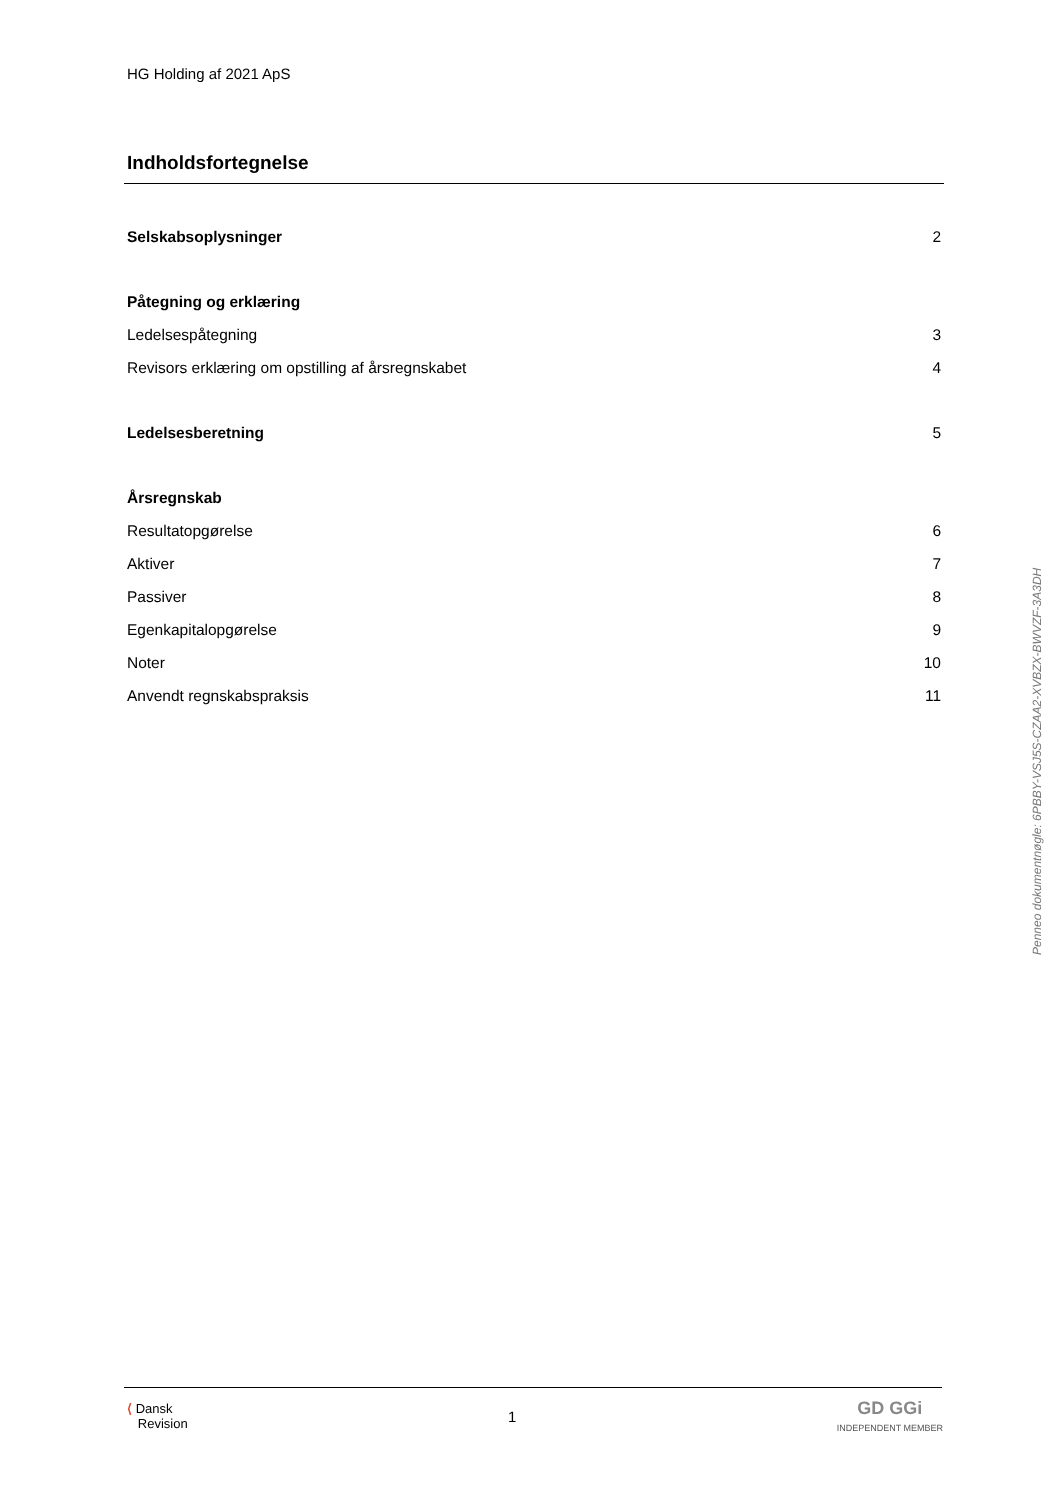HG Holding af 2021 ApS
Indholdsfortegnelse
Selskabsoplysninger 2
Påtegning og erklæring
Ledelsespåtegning 3
Revisors erklæring om opstilling af årsregnskabet 4
Ledelsesberetning 5
Årsregnskab
Resultatopgørelse 6
Aktiver 7
Passiver 8
Egenkapitalopgørelse 9
Noter 10
Anvendt regnskabspraksis 11
⟨ Dansk
Revision
1
GD GGi
INDEPENDENT MEMBER
Penneo dokumentnøgle: 6PBBY-VSJ5S-CZAA2-XVBZX-BWVZF-3A3DH